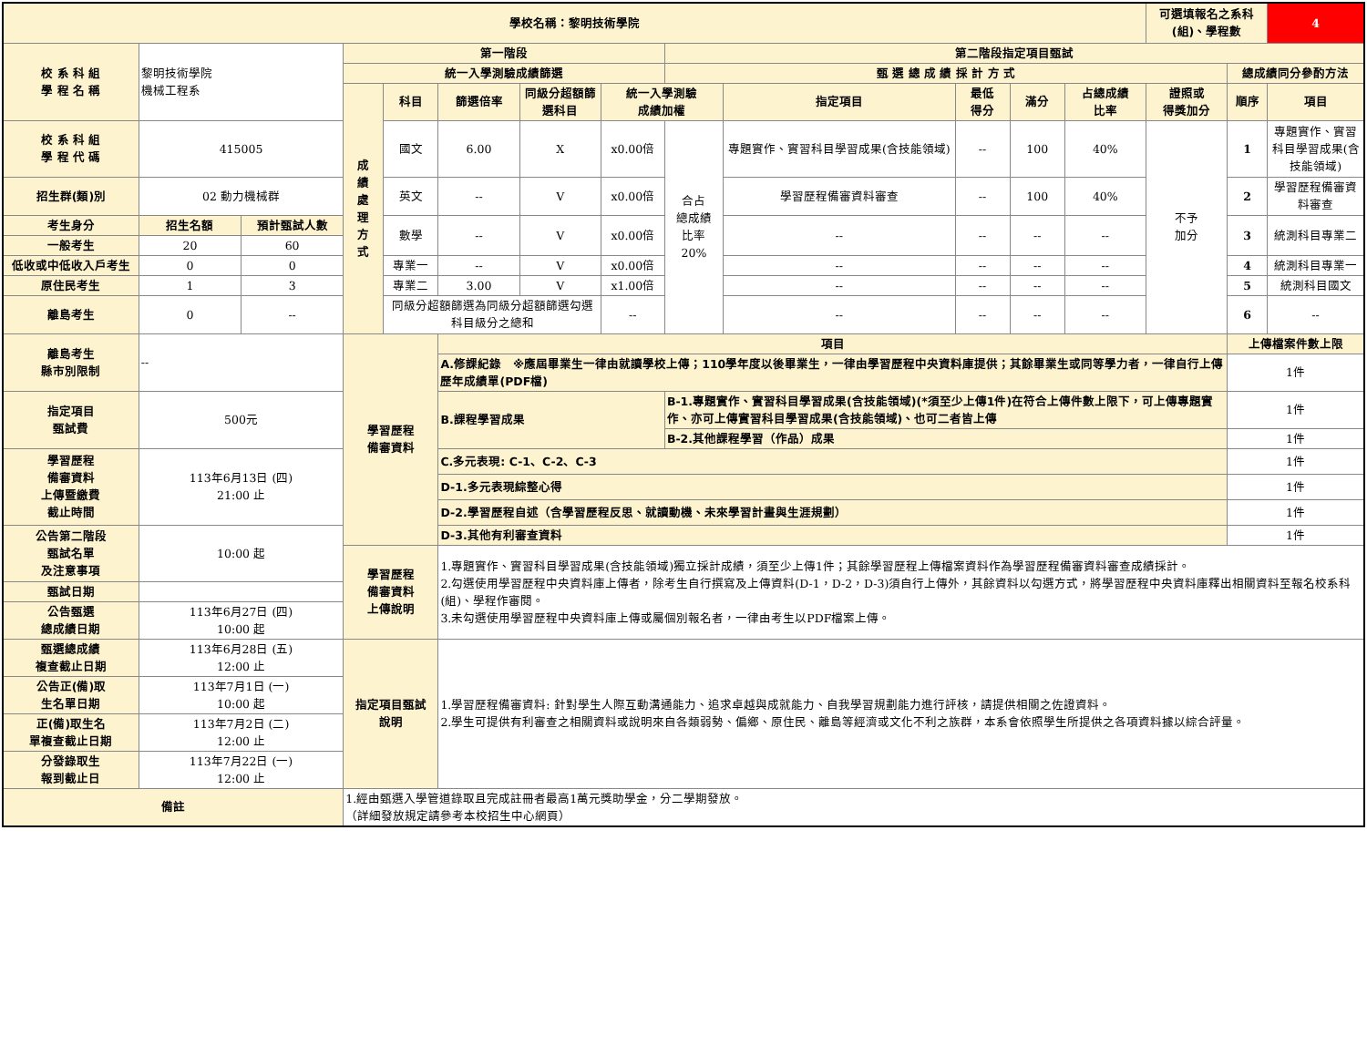| 學校名稱：黎明技術學院 | | | | | | | | | | | | | 可選填報名之系科(組)、學程數 | | 4 |
| 校 系 科 組 學 程 名 稱 | 黎明技術學院 機械工程系 | | 第一階段 | | | | | 第二階段指定項目甄試 | | | | | | | |
| | | | 統一入學測驗成績篩選 | | | | | 甄 選 總 成 績 採 計 方 式 | | | | | | 總成績同分參酌方法 | |
| | | | 成 績 處 理 方 式 | 科目 | 篩選倍率 | 同級分超額篩選科目 | 統一入學測驗 成績加權 | | 指定項目 | 最低 得分 | 滿分 | 占總成績 比率 | 證照或 得獎加分 | 順序 | 項目 |
| 校 系 科 組 學 程 代 碼 | 415005 | | | 國文 | 6.00 | X | x0.00倍 | 合占 總成績 比率 20% | 專題實作、實習科目學習成果(含技能領域) | -- | 100 | 40% | 不予 加分 | 1 | 專題實作、實習科目學習成果(含技能領域) |
| 招生群(類)別 | 02 動力機械群 | | | 英文 | -- | V | x0.00倍 | | 學習歷程備審資料審查 | -- | 100 | 40% | | 2 | 學習歷程備審資料審查 |
| 考生身分 | 招生名額 | 預計甄試人數 | | 數學 | -- | V | x0.00倍 | | -- | -- | -- | -- | | 3 | 統測科目專業二 |
| 一般考生 | 20 | 60 | | | | | | | | | | | | | |
| 低收或中低收入戶考生 | 0 | 0 | | 專業一 | -- | V | x0.00倍 | | -- | -- | -- | -- | | 4 | 統測科目專業一 |
| 原住民考生 | 1 | 3 | | 專業二 | 3.00 | V | x1.00倍 | | -- | -- | -- | -- | | 5 | 統測科目國文 |
| 離島考生 | 0 | -- | | 同級分超額篩選為同級分超額篩選勾選科目級分之總和 | | | -- | | -- | -- | -- | -- | | 6 | -- |
| 離島考生 縣市別限制 | -- | | 學習歷程 備審資料 | | 項目 | | | | | | | | | 上傳檔案件數上限 | |
| | | | | | A.修課紀錄 ※應屆畢業生一律由就讀學校上傳；110學年度以後畢業生，一律由學習歷程中央資料庫提供；其餘畢業生或同等學力者，一律自行上傳歷年成績單(PDF檔) | | | | | | | | | 1件 | |
| 指定項目 甄試費 | 500元 | | | | B.課程學習成果 | | | B-1.專題實作、實習科目學習成果(含技能領域)(*須至少上傳1件)在符合上傳件數上限下，可上傳專題實作、亦可上傳實習科目學習成果(含技能領域)、也可二者皆上傳 | | | | | | 1件 | |
| | | | | | | | | B-2.其他課程學習（作品）成果 | | | | | | 1件 | |
| 學習歷程 備審資料 上傳暨繳費 截止時間 | 113年6月13日 (四) 21:00 止 | | | | C.多元表現: C-1、C-2、C-3 | | | | | | | | | 1件 | |
| | | | | | D-1.多元表現綜整心得 | | | | | | | | | 1件 | |
| | | | | | D-2.學習歷程自述（含學習歷程反思、就讀動機、未來學習計畫與生涯規劃） | | | | | | | | | 1件 | |
| 公告第二階段 甄試名單 及注意事項 | 10:00 起 | | | | D-3.其他有利審查資料 | | | | | | | | | 1件 | |
| | | | 學習歷程 備審資料 上傳說明 | | 1.專題實作、實習科目學習成果(含技能領域)獨立採計成績，須至少上傳1件；其餘學習歷程上傳檔案資料作為學習歷程備審資料審查成績採計。 2.勾選使用學習歷程中央資料庫上傳者，除考生自行撰寫及上傳資料(D-1，D-2，D-3)須自行上傳外，其餘資料以勾選方式，將學習歷程中央資料庫釋出相關資料至報名校系科(組)、學程作審閱。 3.未勾選使用學習歷程中央資料庫上傳或屬個別報名者，一律由考生以PDF檔案上傳。 | | | | | | | | | | |
| 甄試日期 | | | | | | | | | | | | | | | |
| 公告甄選 總成績日期 | 113年6月27日 (四) 10:00 起 | | | | | | | | | | | | | | |
| 甄選總成績 複查截止日期 | 113年6月28日 (五) 12:00 止 | | 指定項目甄試 說明 | | 1.學習歷程備審資料: 針對學生人際互動溝通能力、追求卓越與成就能力、自我學習規劃能力進行評核，請提供相關之佐證資料。 2.學生可提供有利審查之相關資料或說明來自各類弱勢、偏鄉、原住民、離島等經濟或文化不利之族群，本系會依照學生所提供之各項資料據以綜合評量。 | | | | | | | | | | |
| 公告正(備)取 生名單日期 | 113年7月1日 (一) 10:00 起 | | | | | | | | | | | | | | |
| 正(備)取生名 單複查截止日期 | 113年7月2日 (二) 12:00 止 | | | | | | | | | | | | | | |
| 分發錄取生 報到截止日 | 113年7月22日 (一) 12:00 止 | | | | | | | | | | | | | | |
| 備註 | | | 1.經由甄選入學管道錄取且完成註冊者最高1萬元獎助學金，分二學期發放。 （詳細發放規定請參考本校招生中心網頁） | | | | | | | | | | | | |